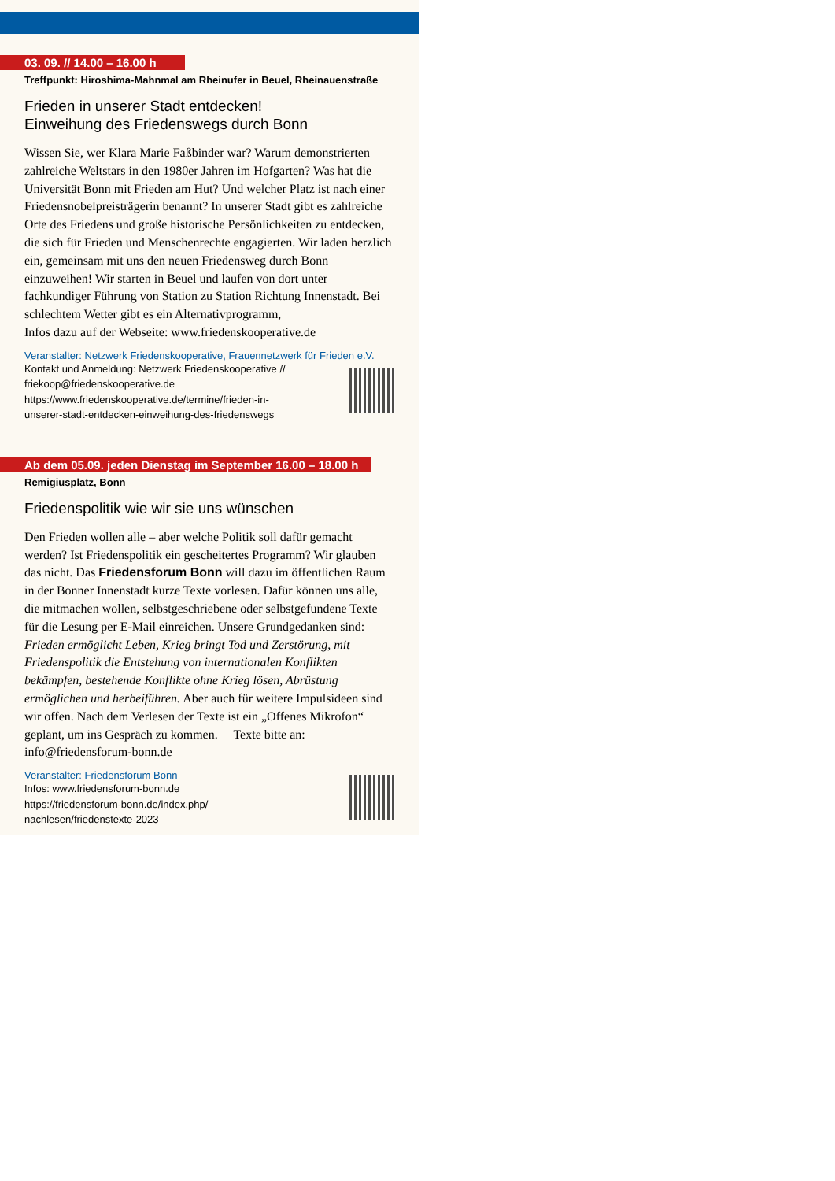03. 09. // 14.00 – 16.00 h
Treffpunkt: Hiroshima-Mahnmal am Rheinufer in Beuel, Rheinauenstraße
Frieden in unserer Stadt entdecken!
Einweihung des Friedenswegs durch Bonn
Wissen Sie, wer Klara Marie Faßbinder war? Warum demonstrierten zahlreiche Weltstars in den 1980er Jahren im Hofgarten? Was hat die Universität Bonn mit Frieden am Hut? Und welcher Platz ist nach einer Friedensnobelpreisträgerin benannt? In unserer Stadt gibt es zahlreiche Orte des Friedens und große historische Persönlichkeiten zu entdecken, die sich für Frieden und Menschenrechte engagierten. Wir laden herzlich ein, gemeinsam mit uns den neuen Friedensweg durch Bonn einzuweihen! Wir starten in Beuel und laufen von dort unter fachkundiger Führung von Station zu Station Richtung Innenstadt. Bei schlechtem Wetter gibt es ein Alternativprogramm,
Infos dazu auf der Webseite: www.friedenskooperative.de
Veranstalter: Netzwerk Friedenskooperative, Frauennetzwerk für Frieden e.V.
Kontakt und Anmeldung: Netzwerk Friedenskooperative //
friekoop@friedenskooperative.de
https://www.friedenskooperative.de/termine/frieden-in-
unserer-stadt-entdecken-einweihung-des-friedenswegs
Ab dem 05.09. jeden Dienstag im September 16.00 – 18.00 h
Remigiusplatz, Bonn
Friedenspolitik wie wir sie uns wünschen
Den Frieden wollen alle – aber welche Politik soll dafür gemacht werden? Ist Friedenspolitik ein gescheitertes Programm? Wir glauben das nicht. Das Friedensforum Bonn will dazu im öffentlichen Raum in der Bonner Innenstadt kurze Texte vorlesen. Dafür können uns alle, die mitmachen wollen, selbstgeschriebene oder selbstgefundene Texte für die Lesung per E-Mail einreichen. Unsere Grundgedanken sind: Frieden ermöglicht Leben, Krieg bringt Tod und Zerstörung, mit Friedenspolitik die Entstehung von internationalen Konflikten bekämpfen, bestehende Konflikte ohne Krieg lösen, Abrüstung ermöglichen und herbeiführen. Aber auch für weitere Impulsideen sind wir offen. Nach dem Verlesen der Texte ist ein „Offenes Mikrofon“ geplant, um ins Gespräch zu kommen. Texte bitte an: info@friedensforum-bonn.de
Veranstalter: Friedensforum Bonn
Infos: www.friedensforum-bonn.de
https://friedensforum-bonn.de/index.php/
nachlesen/friedenstexte-2023